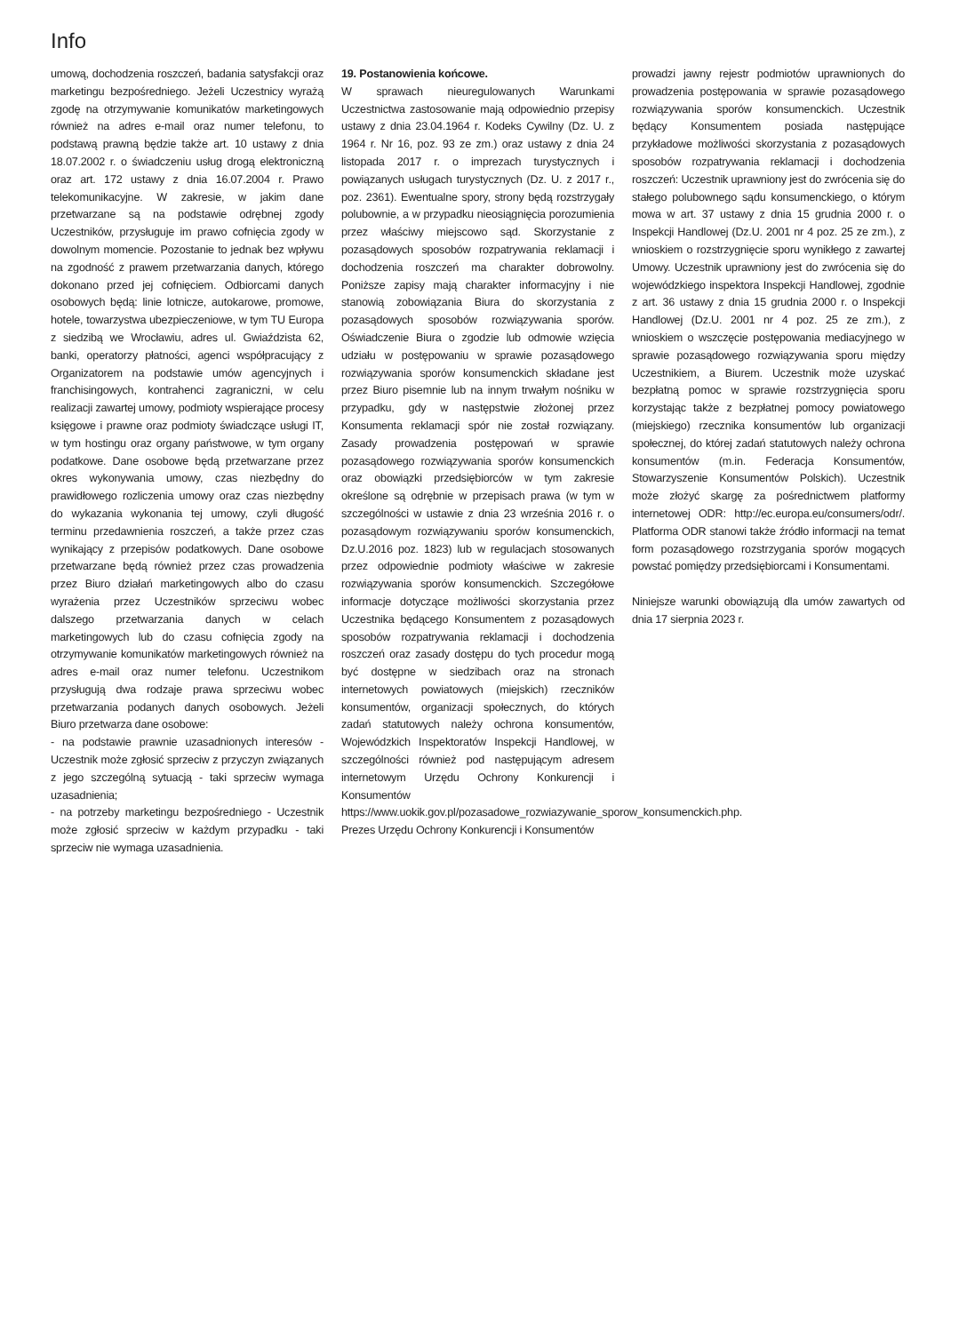Info
umową, dochodzenia roszczeń, badania satysfakcji oraz marketingu bezpośredniego. Jeżeli Uczestnicy wyrażą zgodę na otrzymywanie komunikatów marketingowych również na adres e-mail oraz numer telefonu, to podstawą prawną będzie także art. 10 ustawy z dnia 18.07.2002 r. o świadczeniu usług drogą elektroniczną oraz art. 172 ustawy z dnia 16.07.2004 r. Prawo telekomunikacyjne. W zakresie, w jakim dane przetwarzane są na podstawie odrębnej zgody Uczestników, przysługuje im prawo cofnięcia zgody w dowolnym momencie. Pozostanie to jednak bez wpływu na zgodność z prawem przetwarzania danych, którego dokonano przed jej cofnięciem. Odbiorcami danych osobowych będą: linie lotnicze, autokarowe, promowe, hotele, towarzystwa ubezpieczeniowe, w tym TU Europa z siedzibą we Wrocławiu, adres ul. Gwiaździsta 62, banki, operatorzy płatności, agenci współpracujący z Organizatorem na podstawie umów agencyjnych i franchisingowych, kontrahenci zagraniczni, w celu realizacji zawartej umowy, podmioty wspierające procesy księgowe i prawne oraz podmioty świadczące usługi IT, w tym hostingu oraz organy państwowe, w tym organy podatkowe. Dane osobowe będą przetwarzane przez okres wykonywania umowy, czas niezbędny do prawidłowego rozliczenia umowy oraz czas niezbędny do wykazania wykonania tej umowy, czyli długość terminu przedawnienia roszczeń, a także przez czas wynikający z przepisów podatkowych. Dane osobowe przetwarzane będą również przez czas prowadzenia przez Biuro działań marketingowych albo do czasu wyrażenia przez Uczestników sprzeciwu wobec dalszego przetwarzania danych w celach marketingowych lub do czasu cofnięcia zgody na otrzymywanie komunikatów marketingowych również na adres e-mail oraz numer telefonu. Uczestnikom przysługują dwa rodzaje prawa sprzeciwu wobec przetwarzania podanych danych osobowych. Jeżeli Biuro przetwarza dane osobowe:
- na podstawie prawnie uzasadnionych interesów - Uczestnik może zgłosić sprzeciw z przyczyn związanych z jego szczególną sytuacją - taki sprzeciw wymaga uzasadnienia;
- na potrzeby marketingu bezpośredniego - Uczestnik może zgłosić sprzeciw w każdym przypadku - taki sprzeciw nie wymaga uzasadnienia.
19. Postanowienia końcowe.
W sprawach nieuregulowanych Warunkami Uczestnictwa zastosowanie mają odpowiednio przepisy ustawy z dnia 23.04.1964 r. Kodeks Cywilny (Dz. U. z 1964 r. Nr 16, poz. 93 ze zm.) oraz ustawy z dnia 24 listopada 2017 r. o imprezach turystycznych i powiązanych usługach turystycznych (Dz. U. z 2017 r., poz. 2361). Ewentualne spory, strony będą rozstrzygały polubownie, a w przypadku nieosiągnięcia porozumienia przez właściwy miejscowo sąd. Skorzystanie z pozasądowych sposobów rozpatrywania reklamacji i dochodzenia roszczeń ma charakter dobrowolny. Poniższe zapisy mają charakter informacyjny i nie stanowią zobowiązania Biura do skorzystania z pozasądowych sposobów rozwiązywania sporów. Oświadczenie Biura o zgodzie lub odmowie wzięcia udziału w postępowaniu w sprawie pozasądowego rozwiązywania sporów konsumenckich składane jest przez Biuro pisemnie lub na innym trwałym nośniku w przypadku, gdy w następstwie złożonej przez Konsumenta reklamacji spór nie został rozwiązany. Zasady prowadzenia postępowań w sprawie pozasądowego rozwiązywania sporów konsumenckich oraz obowiązki przedsiębiorców w tym zakresie określone są odrębnie w przepisach prawa (w tym w szczególności w ustawie z dnia 23 września 2016 r. o pozasądowym rozwiązywaniu sporów konsumenckich, Dz.U.2016 poz. 1823) lub w regulacjach stosowanych przez odpowiednie podmioty właściwe w zakresie rozwiązywania sporów konsumenckich. Szczegółowe informacje dotyczące możliwości skorzystania przez Uczestnika będącego Konsumentem z pozasądowych sposobów rozpatrywania reklamacji i dochodzenia roszczeń oraz zasady dostępu do tych procedur mogą być dostępne w siedzibach oraz na stronach internetowych powiatowych (miejskich) rzeczników konsumentów, organizacji społecznych, do których zadań statutowych należy ochrona konsumentów, Wojewódzkich Inspektoratów Inspekcji Handlowej, w szczególności również pod następującym adresem internetowym Urzędu Ochrony Konkurencji i Konsumentów https://www.uokik.gov.pl/pozasadowe_rozwiazywanie_sporow_konsumenckich.php. Prezes Urzędu Ochrony Konkurencji i Konsumentów
prowadzi jawny rejestr podmiotów uprawnionych do prowadzenia postępowania w sprawie pozasądowego rozwiązywania sporów konsumenckich. Uczestnik będący Konsumentem posiada następujące przykładowe możliwości skorzystania z pozasądowych sposobów rozpatrywania reklamacji i dochodzenia roszczeń: Uczestnik uprawniony jest do zwrócenia się do stałego polubownego sądu konsumenckiego, o którym mowa w art. 37 ustawy z dnia 15 grudnia 2000 r. o Inspekcji Handlowej (Dz.U. 2001 nr 4 poz. 25 ze zm.), z wnioskiem o rozstrzygnięcie sporu wynikłego z zawartej Umowy. Uczestnik uprawniony jest do zwrócenia się do wojewódzkiego inspektora Inspekcji Handlowej, zgodnie z art. 36 ustawy z dnia 15 grudnia 2000 r. o Inspekcji Handlowej (Dz.U. 2001 nr 4 poz. 25 ze zm.), z wnioskiem o wszczęcie postępowania mediacyjnego w sprawie pozasądowego rozwiązywania sporu między Uczestnikiem, a Biurem. Uczestnik może uzyskać bezpłatną pomoc w sprawie rozstrzygnięcia sporu korzystając także z bezpłatnej pomocy powiatowego (miejskiego) rzecznika konsumentów lub organizacji społecznej, do której zadań statutowych należy ochrona konsumentów (m.in. Federacja Konsumentów, Stowarzyszenie Konsumentów Polskich). Uczestnik może złożyć skargę za pośrednictwem platformy internetowej ODR: http://ec.europa.eu/consumers/odr/. Platforma ODR stanowi także źródło informacji na temat form pozasądowego rozstrzygania sporów mogących powstać pomiędzy przedsiębiorcami i Konsumentami.
Niniejsze warunki obowiązują dla umów zawartych od dnia 17 sierpnia 2023 r.